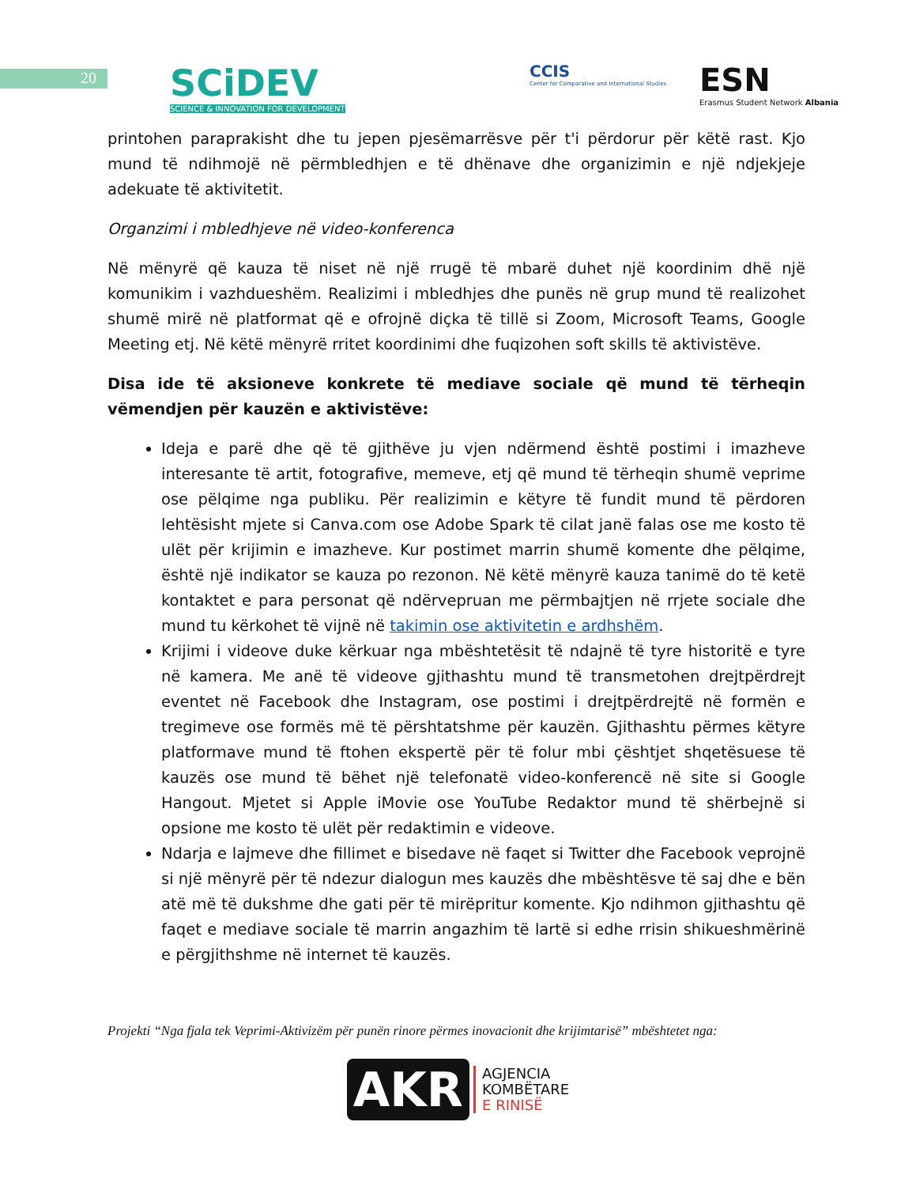20
SCiDEV
SCIENCE & INNOVATION FOR DEVELOPMENT
CCIS
Center for Comparative and International Studies
ESN
Erasmus Student Network Albania
printohen paraprakisht dhe tu jepen pjesëmarrësve për t'i përdorur për këtë rast. Kjo mund të ndihmojë në përmbledhjen e të dhënave dhe organizimin e një ndjekjeje adekuate të aktivitetit.
Organzimi i mbledhjeve në video-konferenca
Në mënyrë që kauza të niset në një rrugë të mbarë duhet një koordinim dhë një komunikim i vazhdueshëm. Realizimi i mbledhjes dhe punës në grup mund të realizohet shumë mirë në platformat që e ofrojnë diçka të tillë si Zoom, Microsoft Teams, Google Meeting etj. Në këtë mënyrë rritet koordinimi dhe fuqizohen soft skills të aktivistëve.
Disa ide të aksioneve konkrete të mediave sociale që mund të tërheqin vëmendjen për kauzën e aktivistëve:
Ideja e parë dhe që të gjithëve ju vjen ndërmend është postimi i imazheve interesante të artit, fotografive, memeve, etj që mund të tërheqin shumë veprime ose pëlqime nga publiku. Për realizimin e këtyre të fundit mund të përdoren lehtësisht mjete si Canva.com ose Adobe Spark të cilat janë falas ose me kosto të ulët për krijimin e imazheve. Kur postimet marrin shumë komente dhe pëlqime, është një indikator se kauza po rezonon. Në këtë mënyrë kauza tanimë do të ketë kontaktet e para personat që ndërvepruan me përmbajtjen në rrjete sociale dhe mund tu kërkohet të vijnë në takimin ose aktivitetin e ardhshëm.
Krijimi i videove duke kërkuar nga mbështetësit të ndajnë të tyre historitë e tyre në kamera. Me anë të videove gjithashtu mund të transmetohen drejtpërdrejt eventet në Facebook dhe Instagram, ose postimi i drejtpërdrejtë në formën e tregimeve ose formës më të përshtatshme për kauzën. Gjithashtu përmes këtyre platformave mund të ftohen ekspertë për të folur mbi çështjet shqetësuese të kauzës ose mund të bëhet një telefonatë video-konferencë në site si Google Hangout. Mjetet si Apple iMovie ose YouTube Redaktor mund të shërbejnë si opsione me kosto të ulët për redaktimin e videove.
Ndarja e lajmeve dhe fillimet e bisedave në faqet si Twitter dhe Facebook veprojnë si një mënyrë për të ndezur dialogun mes kauzës dhe mbështësve të saj dhe e bën atë më të dukshme dhe gati për të mirëpritur komente. Kjo ndihmon gjithashtu që faqet e mediave sociale të marrin angazhim të lartë si edhe rrisin shikueshmërinë e përgjithshme në internet të kauzës.
Projekti “Nga fjala tek Veprimi-Aktivizëm për punën rinore përmes inovacionit dhe krijimtarisë” mbështetet nga:
AKR AGJENCIA
KOMBËTARE
E RINISË